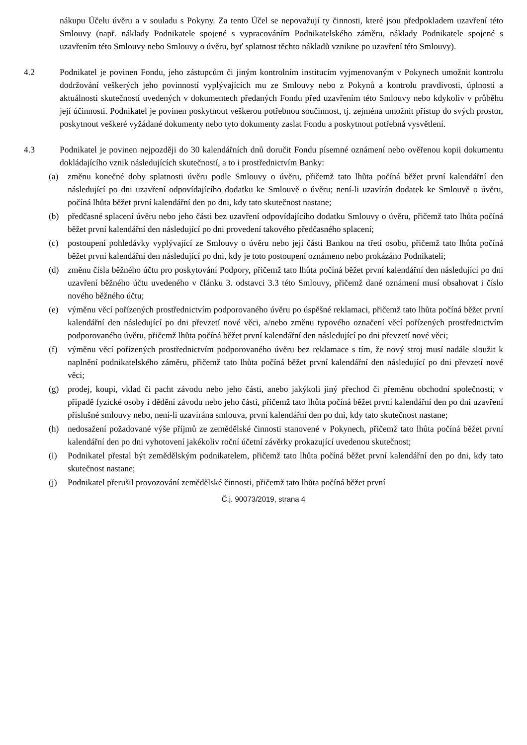nákupu Účelu úvěru a v souladu s Pokyny. Za tento Účel se nepovažují ty činnosti, které jsou předpokladem uzavření této Smlouvy (např. náklady Podnikatele spojené s vypracováním Podnikatelského záměru, náklady Podnikatele spojené s uzavřením této Smlouvy nebo Smlouvy o úvěru, byť splatnost těchto nákladů vznikne po uzavření této Smlouvy).
4.2 Podnikatel je povinen Fondu, jeho zástupcům či jiným kontrolním institucím vyjmenovaným v Pokynech umožnit kontrolu dodržování veškerých jeho povinností vyplývajících mu ze Smlouvy nebo z Pokynů a kontrolu pravdivosti, úplnosti a aktuálnosti skutečností uvedených v dokumentech předaných Fondu před uzavřením této Smlouvy nebo kdykoliv v průběhu její účinnosti. Podnikatel je povinen poskytnout veškerou potřebnou součinnost, tj. zejména umožnit přístup do svých prostor, poskytnout veškeré vyžádané dokumenty nebo tyto dokumenty zaslat Fondu a poskytnout potřebná vysvětlení.
4.3 Podnikatel je povinen nejpozději do 30 kalendářních dnů doručit Fondu písemné oznámení nebo ověřenou kopii dokumentu dokládajícího vznik následujících skutečností, a to i prostřednictvím Banky:
(a) změnu konečné doby splatnosti úvěru podle Smlouvy o úvěru, přičemž tato lhůta počíná běžet první kalendářní den následující po dni uzavření odpovídajícího dodatku ke Smlouvě o úvěru; není-li uzavírán dodatek ke Smlouvě o úvěru, počíná lhůta běžet první kalendářní den po dni, kdy tato skutečnost nastane;
(b) předčasné splacení úvěru nebo jeho části bez uzavření odpovídajícího dodatku Smlouvy o úvěru, přičemž tato lhůta počíná běžet první kalendářní den následující po dni provedení takového předčasného splacení;
(c) postoupení pohledávky vyplývající ze Smlouvy o úvěru nebo její části Bankou na třetí osobu, přičemž tato lhůta počíná běžet první kalendářní den následující po dni, kdy je toto postoupení oznámeno nebo prokázáno Podnikateli;
(d) změnu čísla běžného účtu pro poskytování Podpory, přičemž tato lhůta počíná běžet první kalendářní den následující po dni uzavření běžného účtu uvedeného v článku 3. odstavci 3.3 této Smlouvy, přičemž dané oznámení musí obsahovat i číslo nového běžného účtu;
(e) výměnu věcí pořízených prostřednictvím podporovaného úvěru po úspěšné reklamaci, přičemž tato lhůta počíná běžet první kalendářní den následující po dni převzetí nové věci, a/nebo změnu typového označení věcí pořízených prostřednictvím podporovaného úvěru, přičemž lhůta počíná běžet první kalendářní den následující po dni převzetí nové věci;
(f) výměnu věcí pořízených prostřednictvím podporovaného úvěru bez reklamace s tím, že nový stroj musí nadále sloužit k naplnění podnikatelského záměru, přičemž tato lhůta počíná běžet první kalendářní den následující po dni převzetí nové věci;
(g) prodej, koupi, vklad či pacht závodu nebo jeho části, anebo jakýkoli jiný přechod či přeměnu obchodní společnosti; v případě fyzické osoby i dědění závodu nebo jeho části, přičemž tato lhůta počíná běžet první kalendářní den po dni uzavření příslušné smlouvy nebo, není-li uzavírána smlouva, první kalendářní den po dni, kdy tato skutečnost nastane;
(h) nedosažení požadované výše příjmů ze zemědělské činnosti stanovené v Pokynech, přičemž tato lhůta počíná běžet první kalendářní den po dni vyhotovení jakékoliv roční účetní závěrky prokazující uvedenou skutečnost;
(i) Podnikatel přestal být zemědělským podnikatelem, přičemž tato lhůta počíná běžet první kalendářní den po dni, kdy tato skutečnost nastane;
(j) Podnikatel přerušil provozování zemědělské činnosti, přičemž tato lhůta počíná běžet první
Č.j. 90073/2019, strana 4